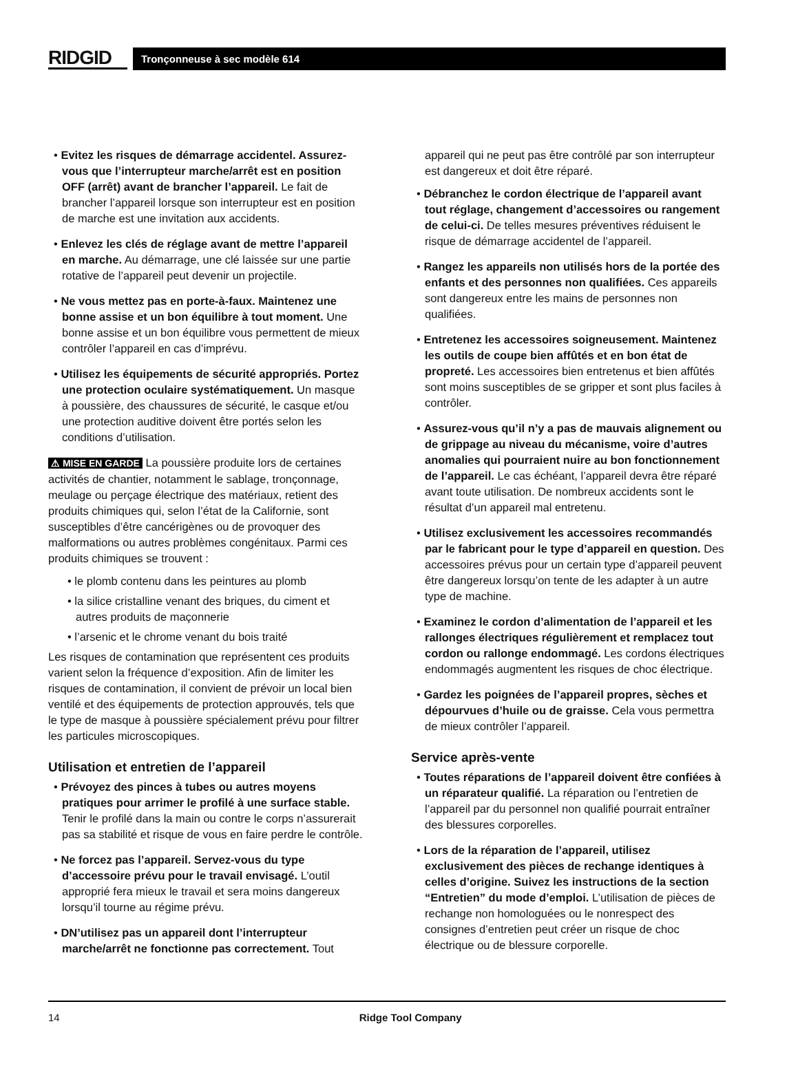RIDGID
Tronçonneuse à sec modèle 614
• Evitez les risques de démarrage accidentel. Assurez-vous que l’interrupteur marche/arrêt est en position OFF (arrêt) avant de brancher l’appareil. Le fait de brancher l’appareil lorsque son interrupteur est en position de marche est une invitation aux accidents.
• Enlevez les clés de réglage avant de mettre l’appareil en marche. Au démarrage, une clé laissée sur une partie rotative de l’appareil peut devenir un projectile.
• Ne vous mettez pas en porte-à-faux. Maintenez une bonne assise et un bon équilibre à tout moment. Une bonne assise et un bon équilibre vous permettent de mieux contrôler l’appareil en cas d’imprévu.
• Utilisez les équipements de sécurité appropriés. Portez une protection oculaire systématiquement. Un masque à poussière, des chaussures de sécurité, le casque et/ou une protection auditive doivent être portés selon les conditions d’utilisation.
⚠ MISE EN GARDE La poussière produite lors de certaines activités de chantier, notamment le sablage, tronçonnage, meulage ou perçage électrique des matériaux, retient des produits chimiques qui, selon l’état de la Californie, sont susceptibles d’être cancérigènes ou de provoquer des malformations ou autres problèmes congénitaux. Parmi ces produits chimiques se trouvent :
• le plomb contenu dans les peintures au plomb
• la silice cristalline venant des briques, du ciment et autres produits de maçonnerie
• l’arsenic et le chrome venant du bois traité
Les risques de contamination que représentent ces produits varient selon la fréquence d’exposition. Afin de limiter les risques de contamination, il convient de prévoir un local bien ventilé et des équipements de protection approuvés, tels que le type de masque à poussière spécialement prévu pour filtrer les particules microscopiques.
Utilisation et entretien de l’appareil
• Prévoyez des pinces à tubes ou autres moyens pratiques pour arrimer le profilé à une surface stable. Tenir le profilé dans la main ou contre le corps n’assurerait pas sa stabilité et risque de vous en faire perdre le contrôle.
• Ne forcez pas l’appareil. Servez-vous du type d’accessoire prévu pour le travail envisagé. L’outil approprié fera mieux le travail et sera moins dangereux lorsqu’il tourne au régime prévu.
• DN’utilisez pas un appareil dont l’interrupteur marche/arrêt ne fonctionne pas correctement. Tout
appareil qui ne peut pas être contrôlé par son interrupteur est dangereux et doit être réparé.
• Débranchez le cordon électrique de l’appareil avant tout réglage, changement d’accessoires ou rangement de celui-ci. De telles mesures préventives réduisent le risque de démarrage accidentel de l’appareil.
• Rangez les appareils non utilisés hors de la portée des enfants et des personnes non qualifiées. Ces appareils sont dangereux entre les mains de personnes non qualifiées.
• Entretenez les accessoires soigneusement. Maintenez les outils de coupe bien affûtés et en bon état de propreté. Les accessoires bien entretenus et bien affûtés sont moins susceptibles de se gripper et sont plus faciles à contrôler.
• Assurez-vous qu’il n’y a pas de mauvais alignement ou de grippage au niveau du mécanisme, voire d’autres anomalies qui pourraient nuire au bon fonctionnement de l’appareil. Le cas échéant, l’appareil devra être réparé avant toute utilisation. De nombreux accidents sont le résultat d’un appareil mal entretenu.
• Utilisez exclusivement les accessoires recommandés par le fabricant pour le type d’appareil en question. Des accessoires prévus pour un certain type d’appareil peuvent être dangereux lorsqu’on tente de les adapter à un autre type de machine.
• Examinez le cordon d’alimentation de l’appareil et les rallonges électriques régulièrement et remplacez tout cordon ou rallonge endommagé. Les cordons électriques endommagés augmentent les risques de choc électrique.
• Gardez les poignées de l’appareil propres, sèches et dépourvues d’huile ou de graisse. Cela vous permettra de mieux contrôler l’appareil.
Service après-vente
• Toutes réparations de l’appareil doivent être confiées à un réparateur qualifié. La réparation ou l’entretien de l’appareil par du personnel non qualifié pourrait entraîner des blessures corporelles.
• Lors de la réparation de l’appareil, utilisez exclusivement des pièces de rechange identiques à celles d’origine. Suivez les instructions de la section “Entretien” du mode d’emploi. L’utilisation de pièces de rechange non homologuées ou le nonrespect des consignes d’entretien peut créer un risque de choc électrique ou de blessure corporelle.
14 Ridge Tool Company